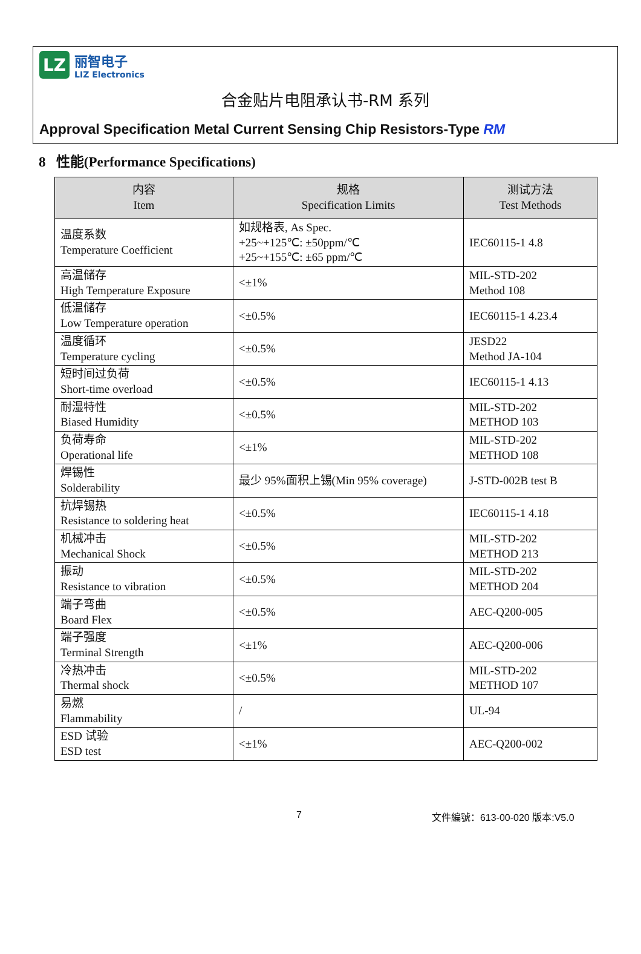LZ
丽智电子
LIZ Electronics
合金贴片电阻承认书-RM 系列
Approval Specification Metal Current Sensing Chip Resistors-Type RM
8 性能(Performance Specifications)
| 内容 Item | 规格 Specification Limits | 测试方法 Test Methods |
| --- | --- | --- |
| 温度系数 Temperature Coefficient | 如规格表, As Spec. +25~+125℃: ±50ppm/℃ +25~+155℃: ±65 ppm/℃ | IEC60115-1 4.8 |
| 高温储存 High Temperature Exposure | <±1% | MIL-STD-202 Method 108 |
| 低温储存 Low Temperature operation | <±0.5% | IEC60115-1 4.23.4 |
| 温度循环 Temperature cycling | <±0.5% | JESD22 Method JA-104 |
| 短时间过负荷 Short-time overload | <±0.5% | IEC60115-1 4.13 |
| 耐湿特性 Biased Humidity | <±0.5% | MIL-STD-202 METHOD 103 |
| 负荷寿命 Operational life | <±1% | MIL-STD-202 METHOD 108 |
| 焊锡性 Solderability | 最少 95%面积上锡(Min 95% coverage) | J-STD-002B test B |
| 抗焊锡热 Resistance to soldering heat | <±0.5% | IEC60115-1 4.18 |
| 机械冲击 Mechanical Shock | <±0.5% | MIL-STD-202 METHOD 213 |
| 振动 Resistance to vibration | <±0.5% | MIL-STD-202 METHOD 204 |
| 端子弯曲 Board Flex | <±0.5% | AEC-Q200-005 |
| 端子强度 Terminal Strength | <±1% | AEC-Q200-006 |
| 冷热冲击 Thermal shock | <±0.5% | MIL-STD-202 METHOD 107 |
| 易燃 Flammability | / | UL-94 |
| ESD 试验 ESD test | <±1% | AEC-Q200-002 |
7 文件編號：613-00-020 版本:V5.0